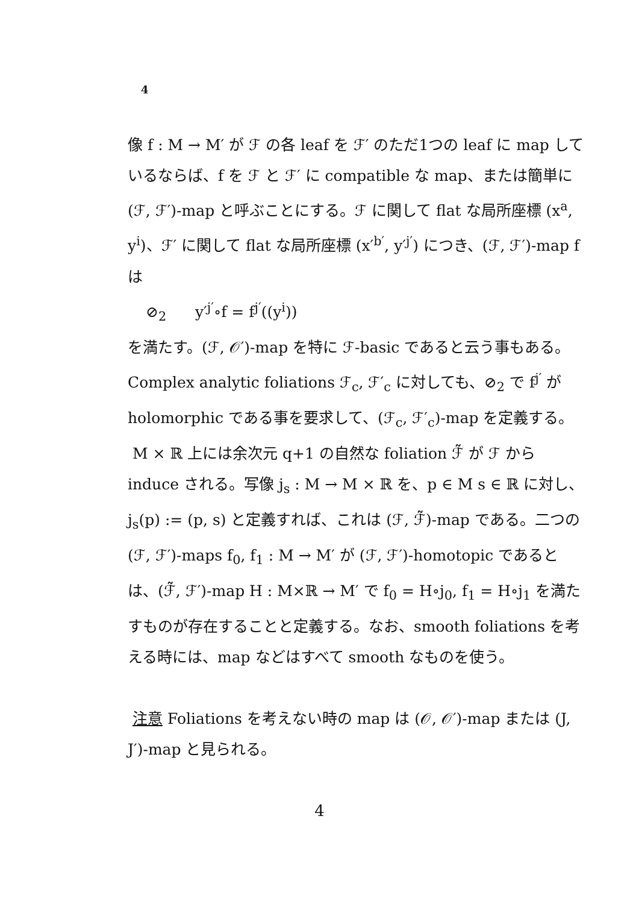4
像 f : M → M′ が ℱ の各 leaf を ℱ′ のただ1つの leaf に map しているならば、f を ℱ と ℱ′ に compatible な map、または簡単に (ℱ, ℱ′)-map と呼ぶことにする。ℱ に関して flat な局所座標 (x<sup>a</sup>, y<sup>i</sup>)、ℱ′ に関して flat な局所座標 (x′<sup>b′</sup>, y′<sup>j′</sup>) につき、(ℱ, ℱ′)-map f は
⊘<sub>2</sub> y′<sup>j′</sup>∘f = f<sup>j′</sup>((y<sup>i</sup>))
を満たす。(ℱ, 𝒪′)-map を特に ℱ-basic であると云う事もある。Complex analytic foliations ℱ<sub>c</sub>, ℱ′<sub>c</sub> に対しても、⊘<sub>2</sub> で f<sup>j′</sup> が holomorphic である事を要求して、(ℱ<sub>c</sub>, ℱ′<sub>c</sub>)-map を定義する。
M × ℝ 上には余次元 q+1 の自然な foliation ℱ̃ が ℱ から induce される。写像 j<sub>s</sub> : M → M × ℝ を、p ∈ M s ∈ ℝ に対し、j<sub>s</sub>(p) := (p, s) と定義すれば、これは (ℱ, ℱ̃)-map である。二つの (ℱ, ℱ′)-maps f<sub>0</sub>, f<sub>1</sub> : M → M′ が (ℱ, ℱ′)-homotopic であるとは、(ℱ̃, ℱ′)-map H : M×ℝ → M′ で f<sub>0</sub> = H∘j<sub>0</sub>, f<sub>1</sub> = H∘j<sub>1</sub> を満たすものが存在することと定義する。なお、smooth foliations を考える時には、map などはすべて smooth なものを使う。
注意 Foliations を考えない時の map は (𝒪, 𝒪′)-map または (J, J′)-map と見られる。
4